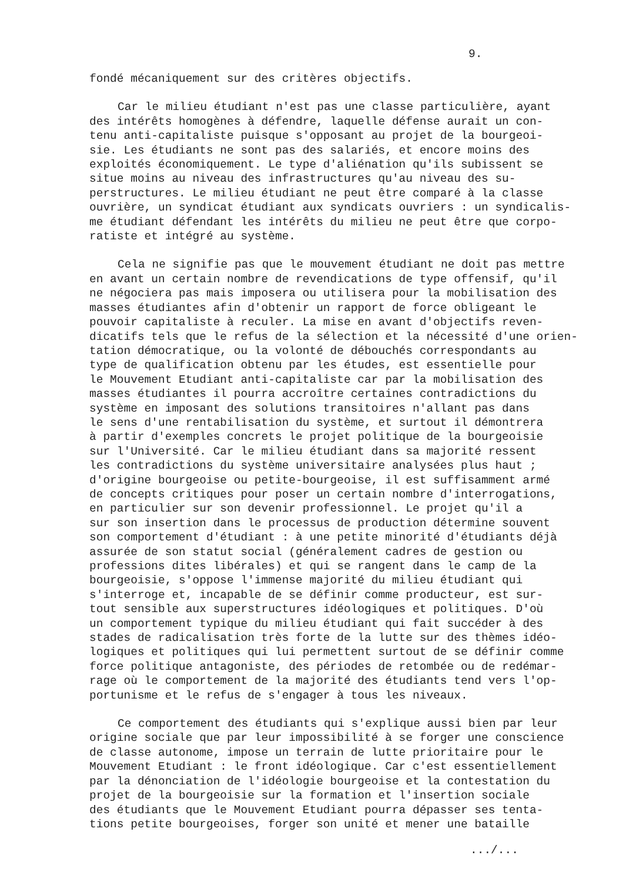9.
fondé mécaniquement sur des critères objectifs.
Car le milieu étudiant n'est pas une classe particulière, ayant des intérêts homogènes à défendre, laquelle défense aurait un con- tenu anti-capitaliste puisque s'opposant au projet de la bourgeoi- sie. Les étudiants ne sont pas des salariés, et encore moins des exploités économiquement. Le type d'aliénation qu'ils subissent se situe moins au niveau des infrastructures qu'au niveau des su- perstructures. Le milieu étudiant ne peut être comparé à la classe ouvrière, un syndicat étudiant aux syndicats ouvriers : un syndicalis- me étudiant défendant les intérêts du milieu ne peut être que corpo- ratiste et intégré au système.
Cela ne signifie pas que le mouvement étudiant ne doit pas mettre en avant un certain nombre de revendications de type offensif, qu'il ne négociera pas mais imposera ou utilisera pour la mobilisation des masses étudiantes afin d'obtenir un rapport de force obligeant le pouvoir capitaliste à reculer. La mise en avant d'objectifs reven- dicatifs tels que le refus de la sélection et la nécessité d'une orien- tation démocratique, ou la volonté de débouchés correspondants au type de qualification obtenu par les études, est essentielle pour le Mouvement Etudiant anti-capitaliste car par la mobilisation des masses étudiantes il pourra accroître certaines contradictions du système en imposant des solutions transitoires n'allant pas dans le sens d'une rentabilisation du système, et surtout il démontrera à partir d'exemples concrets le projet politique de la bourgeoisie sur l'Université. Car le milieu étudiant dans sa majorité ressent les contradictions du système universitaire analysées plus haut ; d'origine bourgeoise ou petite-bourgeoise, il est suffisamment armé de concepts critiques pour poser un certain nombre d'interrogations, en particulier sur son devenir professionnel. Le projet qu'il a sur son insertion dans le processus de production détermine souvent son comportement d'étudiant : à une petite minorité d'étudiants déjà assurée de son statut social (généralement cadres de gestion ou professions dites libérales) et qui se rangent dans le camp de la bourgeoisie, s'oppose l'immense majorité du milieu étudiant qui s'interroge et, incapable de se définir comme producteur, est sur- tout sensible aux superstructures idéologiques et politiques. D'où un comportement typique du milieu étudiant qui fait succéder à des stades de radicalisation très forte de la lutte sur des thèmes idéo- logiques et politiques qui lui permettent surtout de se définir comme force politique antagoniste, des périodes de retombée ou de redémar- rage où le comportement de la majorité des étudiants tend vers l'op- portunisme et le refus de s'engager à tous les niveaux.
Ce comportement des étudiants qui s'explique aussi bien par leur origine sociale que par leur impossibilité à se forger une conscience de classe autonome, impose un terrain de lutte prioritaire pour le Mouvement Etudiant : le front idéologique. Car c'est essentiellement par la dénonciation de l'idéologie bourgeoise et la contestation du projet de la bourgeoisie sur la formation et l'insertion sociale des étudiants que le Mouvement Etudiant pourra dépasser ses tenta- tions petite bourgeoises, forger son unité et mener une bataille
.../...